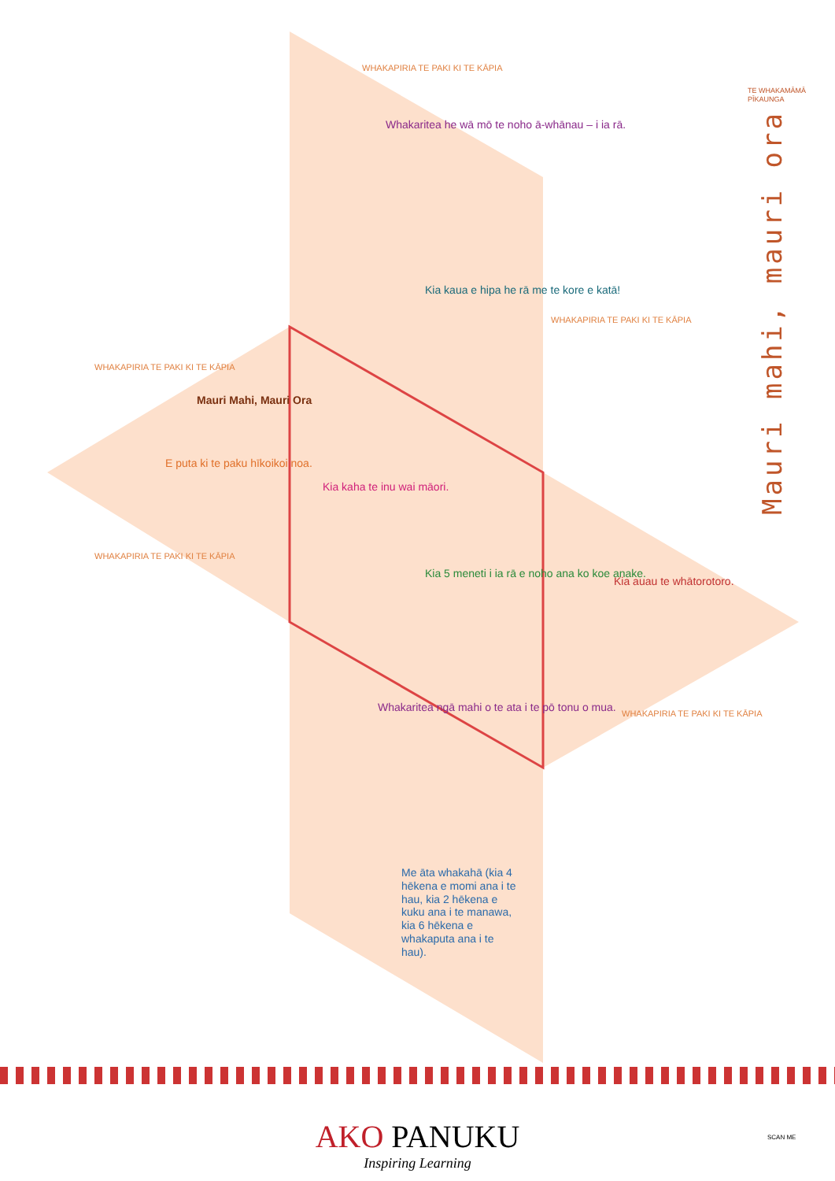Whakaritea he wā mō te noho ā-whānau – i ia rā.
Kia kaua e hipa he rā me te kore e katā!
Mauri Mahi, Mauri Ora
E puta ki te paku hīkoikoi noa.
Kia kaha te inu wai māori.
Kia 5 meneti i ia rā e noho ana ko koe anake.
Kia auau te whātorotoro.
Whakaritea ngā mahi o te ata i te pō tonu o mua.
Me āta whakahā (kia 4 hēkena e momi ana i te hau, kia 2 hēkena e kuku ana i te manawa, kia 6 hēkena e whakaputa ana i te hau).
WHAKAPIRIA TE PAKI KI TE KĀPIA
WHAKAPIRIA TE PAKI KI TE KĀPIA
WHAKAPIRIA TE PAKI KI TE KĀPIA
WHAKAPIRIA TE PAKI KI TE KĀPIA
WHAKAPIRIA TE PAKI KI TE KĀPIA
TE WHAKAMĀMĀ PĪKAUNGA
Mauri mahi, mauri ora
AKO PANUKU
Inspiring Learning
SCAN ME